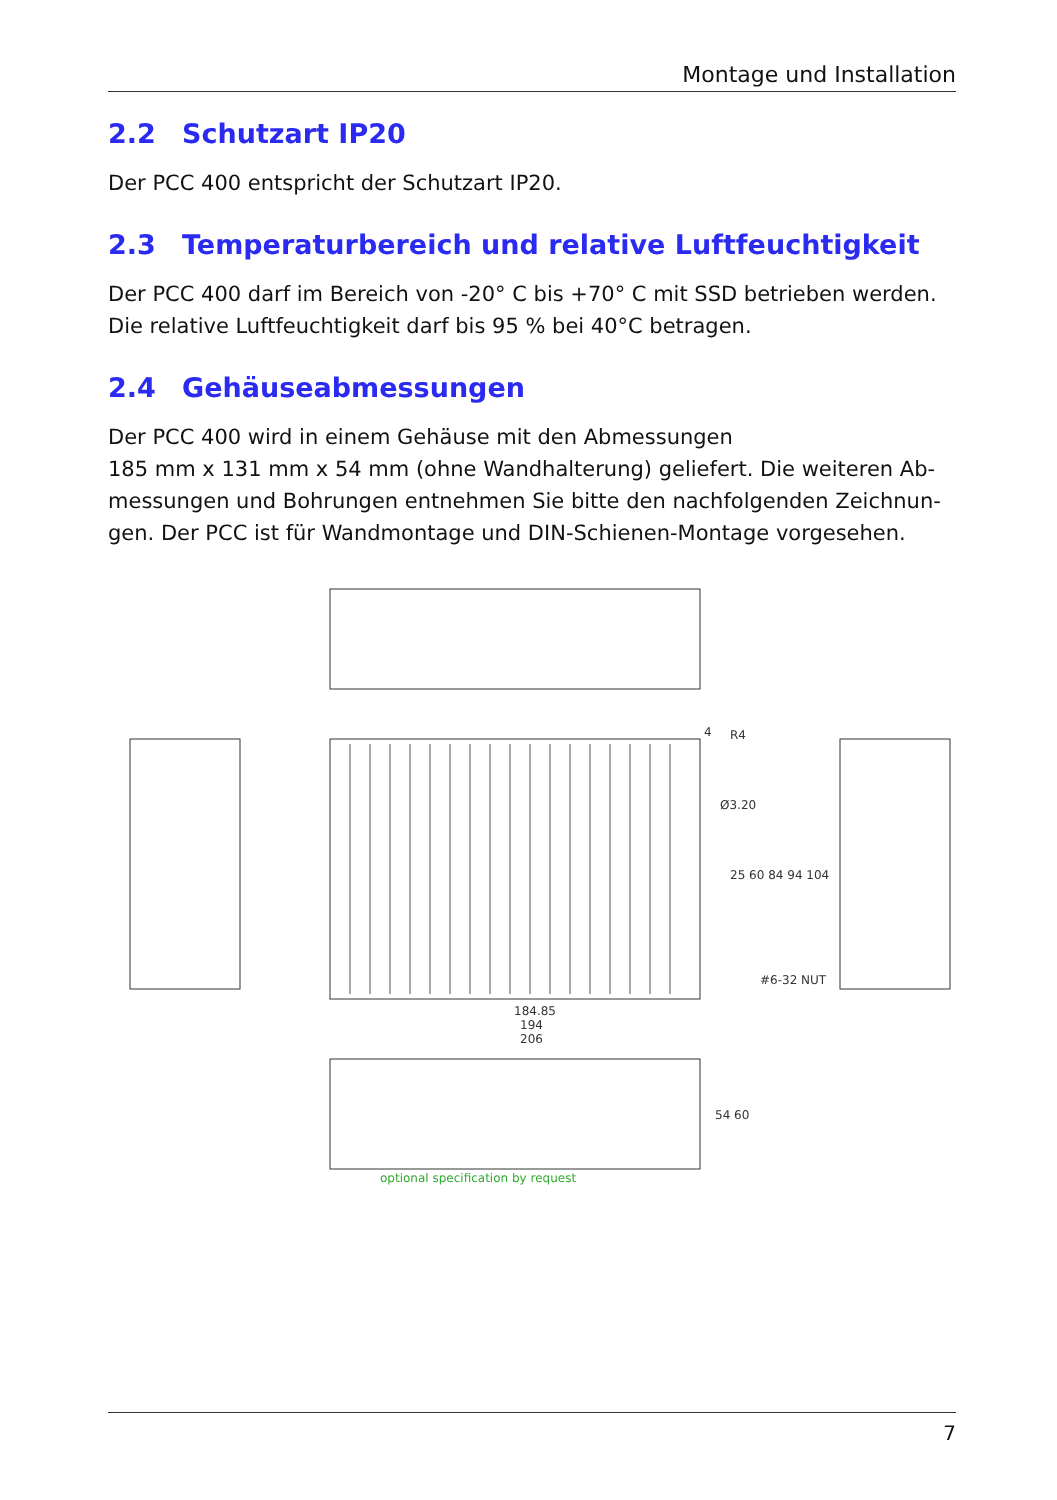Montage und Installation
2.2 Schutzart IP20
Der PCC 400 entspricht der Schutzart IP20.
2.3 Temperaturbereich und relative Luftfeuchtigkeit
Der PCC 400 darf im Bereich von -20° C bis +70° C mit SSD betrieben werden. Die relative Luftfeuchtigkeit darf bis 95 % bei 40°C betragen.
2.4 Gehäuseabmessungen
Der PCC 400 wird in einem Gehäuse mit den Abmessungen
185 mm x 131 mm x 54 mm (ohne Wandhalterung) geliefert. Die weiteren Ab­messungen und Bohrungen entnehmen Sie bitte den nachfolgenden Zeichnun­gen. Der PCC ist für Wandmontage und DIN-Schienen-Montage vorgesehen.
184.85
194
206
4
R4
Ø3.20
25 60 84 94 104
#6-32 NUT
54 60
optional specification by request
7